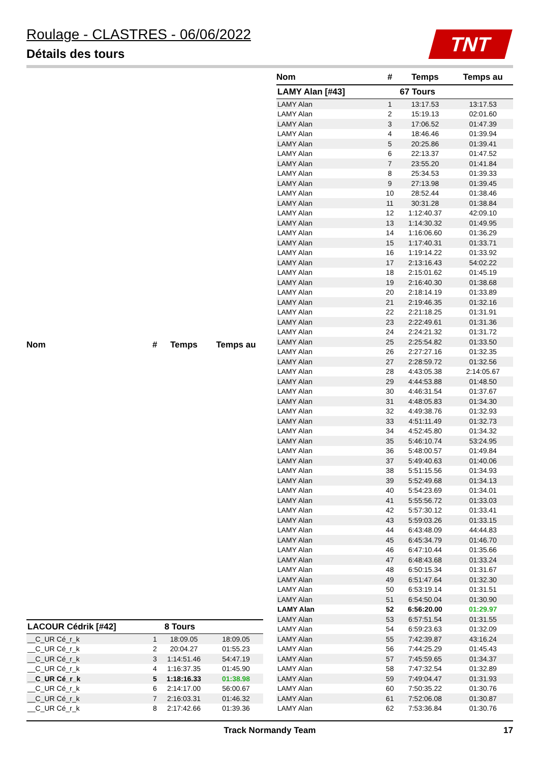Roulage - CLASTRES - 06/06/2022
Détails des tours
TNT
| Nom | # | Temps | Temps au |
| --- | --- | --- | --- |
| LACOUR Cédrik [#42] | 8 Tours | | |
| __C_UR Cé_r_k | 1 | 18:09.05 | 18:09.05 |
| __C_UR Cé_r_k | 2 | 20:04.27 | 01:55.23 |
| __C_UR Cé_r_k | 3 | 1:14:51.46 | 54:47.19 |
| __C_UR Cé_r_k | 4 | 1:16:37.35 | 01:45.90 |
| __C_UR Cé_r_k | 5 | 1:18:16.33 | 01:38.98 |
| __C_UR Cé_r_k | 6 | 2:14:17.00 | 56:00.67 |
| __C_UR Cé_r_k | 7 | 2:16:03.31 | 01:46.32 |
| __C_UR Cé_r_k | 8 | 2:17:42.66 | 01:39.36 |
| Nom | # | Temps | Temps au |
| --- | --- | --- | --- |
| LAMY Alan [#43] | 67 Tours | | |
| LAMY Alan | 1 | 13:17.53 | 13:17.53 |
| LAMY Alan | 2 | 15:19.13 | 02:01.60 |
| LAMY Alan | 3 | 17:06.52 | 01:47.39 |
| LAMY Alan | 4 | 18:46.46 | 01:39.94 |
| LAMY Alan | 5 | 20:25.86 | 01:39.41 |
| LAMY Alan | 6 | 22:13.37 | 01:47.52 |
| LAMY Alan | 7 | 23:55.20 | 01:41.84 |
| LAMY Alan | 8 | 25:34.53 | 01:39.33 |
| LAMY Alan | 9 | 27:13.98 | 01:39.45 |
| LAMY Alan | 10 | 28:52.44 | 01:38.46 |
| LAMY Alan | 11 | 30:31.28 | 01:38.84 |
| LAMY Alan | 12 | 1:12:40.37 | 42:09.10 |
| LAMY Alan | 13 | 1:14:30.32 | 01:49.95 |
| LAMY Alan | 14 | 1:16:06.60 | 01:36.29 |
| LAMY Alan | 15 | 1:17:40.31 | 01:33.71 |
| LAMY Alan | 16 | 1:19:14.22 | 01:33.92 |
| LAMY Alan | 17 | 2:13:16.43 | 54:02.22 |
| LAMY Alan | 18 | 2:15:01.62 | 01:45.19 |
| LAMY Alan | 19 | 2:16:40.30 | 01:38.68 |
| LAMY Alan | 20 | 2:18:14.19 | 01:33.89 |
| LAMY Alan | 21 | 2:19:46.35 | 01:32.16 |
| LAMY Alan | 22 | 2:21:18.25 | 01:31.91 |
| LAMY Alan | 23 | 2:22:49.61 | 01:31.36 |
| LAMY Alan | 24 | 2:24:21.32 | 01:31.72 |
| LAMY Alan | 25 | 2:25:54.82 | 01:33.50 |
| LAMY Alan | 26 | 2:27:27.16 | 01:32.35 |
| LAMY Alan | 27 | 2:28:59.72 | 01:32.56 |
| LAMY Alan | 28 | 4:43:05.38 | 2:14:05.67 |
| LAMY Alan | 29 | 4:44:53.88 | 01:48.50 |
| LAMY Alan | 30 | 4:46:31.54 | 01:37.67 |
| LAMY Alan | 31 | 4:48:05.83 | 01:34.30 |
| LAMY Alan | 32 | 4:49:38.76 | 01:32.93 |
| LAMY Alan | 33 | 4:51:11.49 | 01:32.73 |
| LAMY Alan | 34 | 4:52:45.80 | 01:34.32 |
| LAMY Alan | 35 | 5:46:10.74 | 53:24.95 |
| LAMY Alan | 36 | 5:48:00.57 | 01:49.84 |
| LAMY Alan | 37 | 5:49:40.63 | 01:40.06 |
| LAMY Alan | 38 | 5:51:15.56 | 01:34.93 |
| LAMY Alan | 39 | 5:52:49.68 | 01:34.13 |
| LAMY Alan | 40 | 5:54:23.69 | 01:34.01 |
| LAMY Alan | 41 | 5:55:56.72 | 01:33.03 |
| LAMY Alan | 42 | 5:57:30.12 | 01:33.41 |
| LAMY Alan | 43 | 5:59:03.26 | 01:33.15 |
| LAMY Alan | 44 | 6:43:48.09 | 44:44.83 |
| LAMY Alan | 45 | 6:45:34.79 | 01:46.70 |
| LAMY Alan | 46 | 6:47:10.44 | 01:35.66 |
| LAMY Alan | 47 | 6:48:43.68 | 01:33.24 |
| LAMY Alan | 48 | 6:50:15.34 | 01:31.67 |
| LAMY Alan | 49 | 6:51:47.64 | 01:32.30 |
| LAMY Alan | 50 | 6:53:19.14 | 01:31.51 |
| LAMY Alan | 51 | 6:54:50.04 | 01:30.90 |
| LAMY Alan | 52 | 6:56:20.00 | 01:29.97 |
| LAMY Alan | 53 | 6:57:51.54 | 01:31.55 |
| LAMY Alan | 54 | 6:59:23.63 | 01:32.09 |
| LAMY Alan | 55 | 7:42:39.87 | 43:16.24 |
| LAMY Alan | 56 | 7:44:25.29 | 01:45.43 |
| LAMY Alan | 57 | 7:45:59.65 | 01:34.37 |
| LAMY Alan | 58 | 7:47:32.54 | 01:32.89 |
| LAMY Alan | 59 | 7:49:04.47 | 01:31.93 |
| LAMY Alan | 60 | 7:50:35.22 | 01:30.76 |
| LAMY Alan | 61 | 7:52:06.08 | 01:30.87 |
| LAMY Alan | 62 | 7:53:36.84 | 01:30.76 |
Track Normandy Team 17